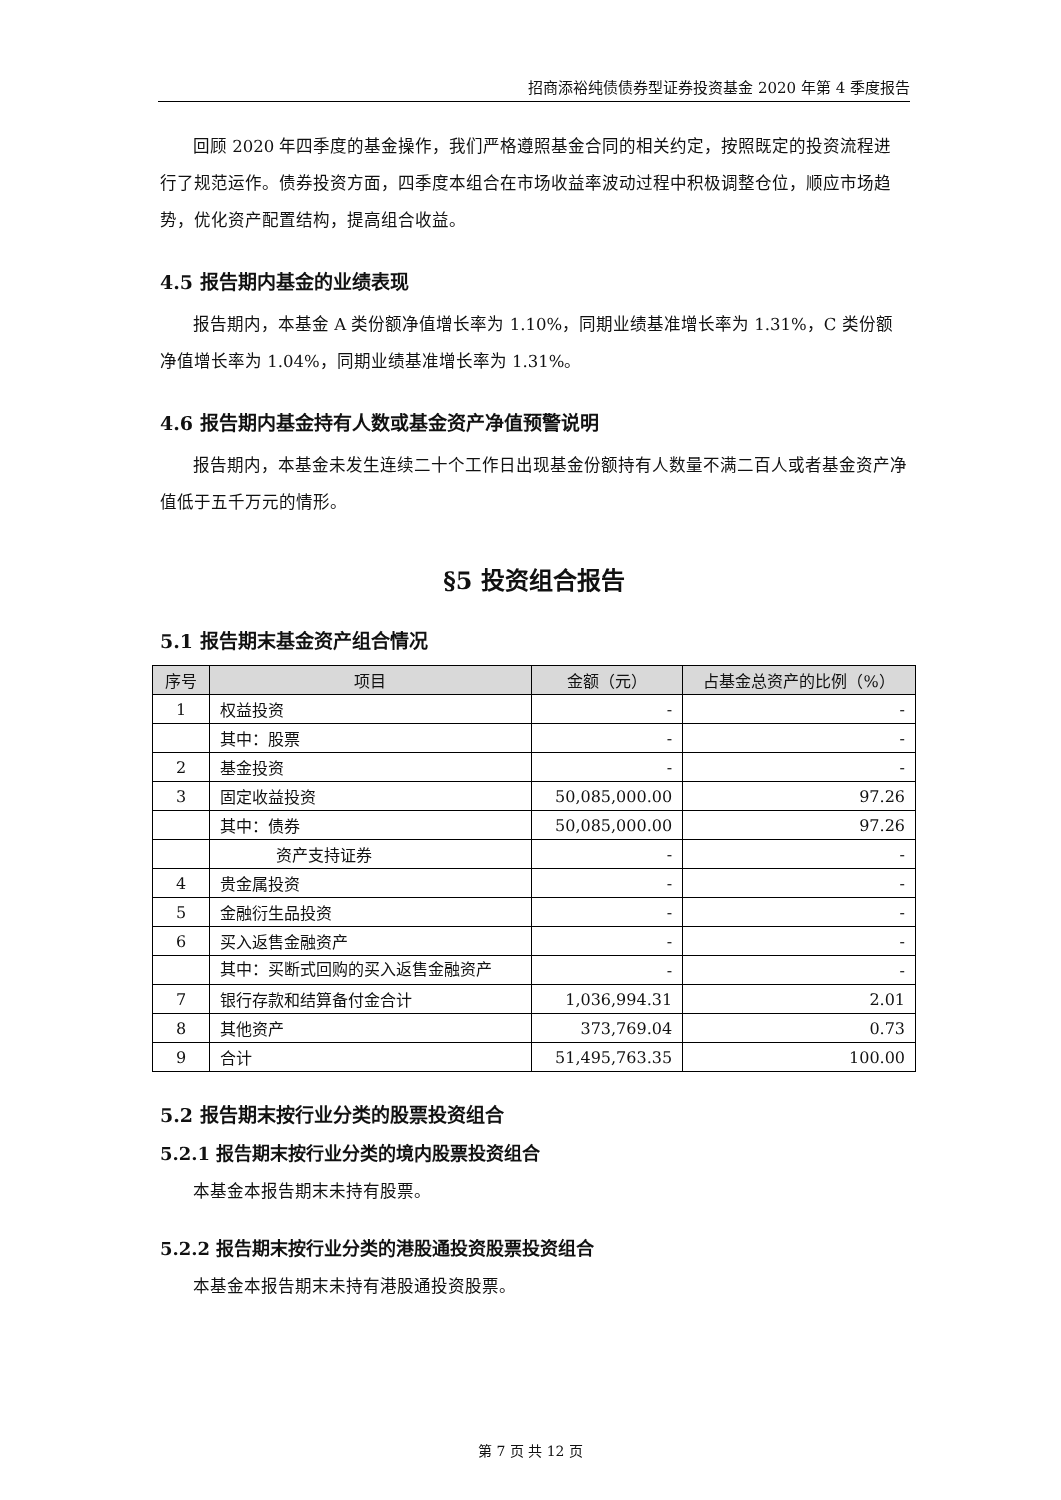招商添裕纯债债券型证券投资基金 2020 年第 4 季度报告
回顾 2020 年四季度的基金操作，我们严格遵照基金合同的相关约定，按照既定的投资流程进行了规范运作。债券投资方面，四季度本组合在市场收益率波动过程中积极调整仓位，顺应市场趋势，优化资产配置结构，提高组合收益。
4.5 报告期内基金的业绩表现
报告期内，本基金 A 类份额净值增长率为 1.10%，同期业绩基准增长率为 1.31%，C 类份额净值增长率为 1.04%，同期业绩基准增长率为 1.31%。
4.6 报告期内基金持有人数或基金资产净值预警说明
报告期内，本基金未发生连续二十个工作日出现基金份额持有人数量不满二百人或者基金资产净值低于五千万元的情形。
§5 投资组合报告
5.1 报告期末基金资产组合情况
| 序号 | 项目 | 金额（元） | 占基金总资产的比例（%） |
| --- | --- | --- | --- |
| 1 | 权益投资 | - | - |
| | 其中：股票 | - | - |
| 2 | 基金投资 | - | - |
| 3 | 固定收益投资 | 50,085,000.00 | 97.26 |
| | 其中：债券 | 50,085,000.00 | 97.26 |
| | 资产支持证券 | - | - |
| 4 | 贵金属投资 | - | - |
| 5 | 金融衍生品投资 | - | - |
| 6 | 买入返售金融资产 | - | - |
| | 其中：买断式回购的买入返售金融资产 | - | - |
| 7 | 银行存款和结算备付金合计 | 1,036,994.31 | 2.01 |
| 8 | 其他资产 | 373,769.04 | 0.73 |
| 9 | 合计 | 51,495,763.35 | 100.00 |
5.2 报告期末按行业分类的股票投资组合
5.2.1 报告期末按行业分类的境内股票投资组合
本基金本报告期末未持有股票。
5.2.2 报告期末按行业分类的港股通投资股票投资组合
本基金本报告期末未持有港股通投资股票。
第 7 页 共 12 页